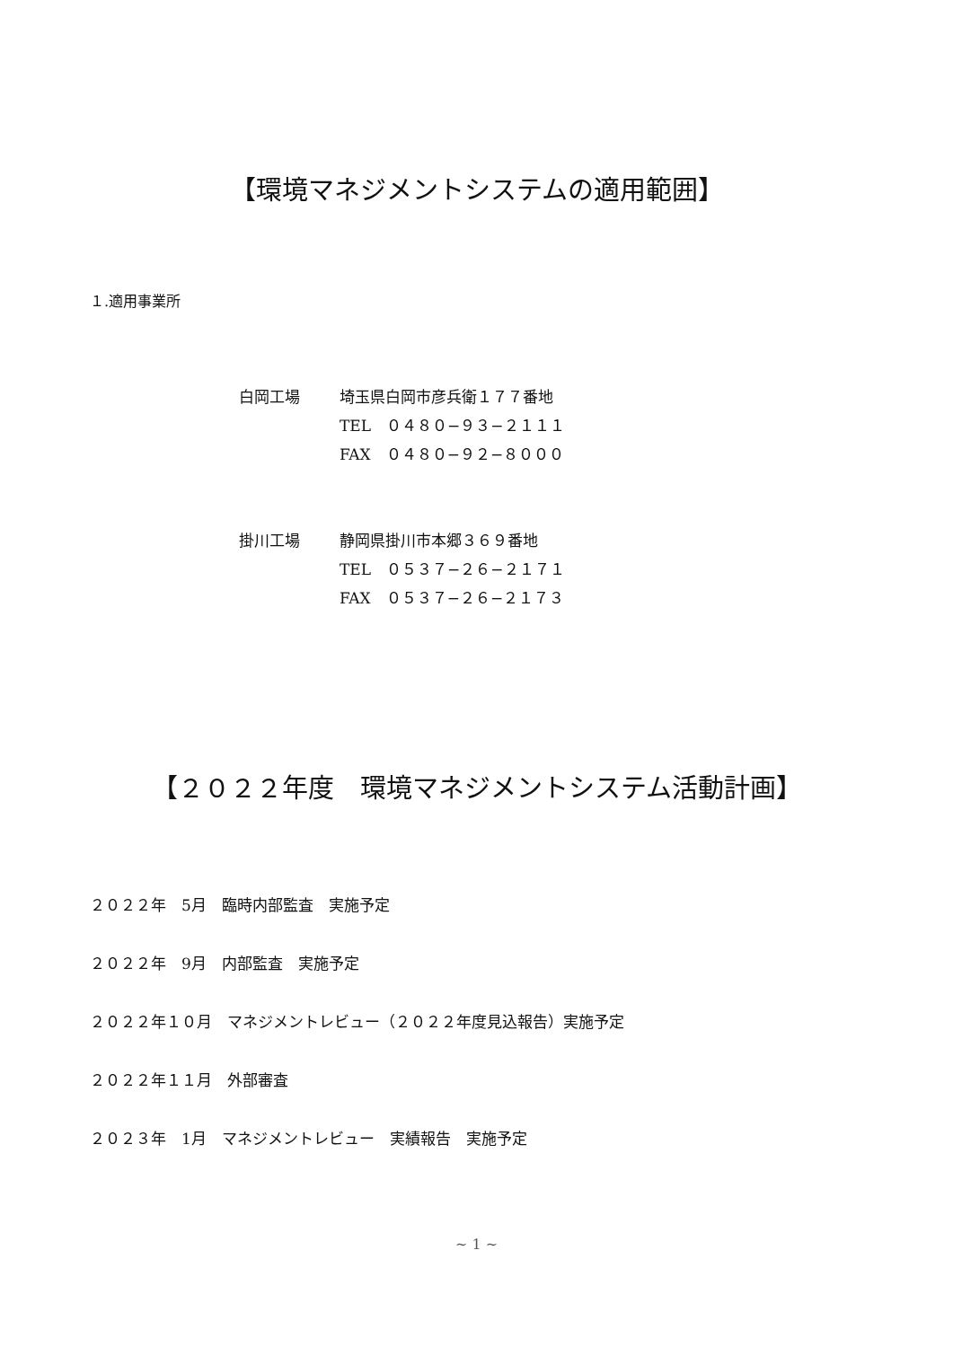【環境マネジメントシステムの適用範囲】
１.適用事業所
白岡工場 埼玉県白岡市彦兵衛１７７番地
TEL　０４８０−９３−２１１１
FAX　０４８０−９２−８０００
掛川工場 静岡県掛川市本郷３６９番地
TEL　０５３７−２６−２１７１
FAX　０５３７−２６−２１７３
【２０２２年度　環境マネジメントシステム活動計画】
２０２２年　5月　臨時内部監査　実施予定
２０２２年　9月　内部監査　実施予定
２０２２年１０月　マネジメントレビュー（２０２２年度見込報告）実施予定
２０２２年１１月　外部審査
２０２３年　1月　マネジメントレビュー　実績報告　実施予定
~ 1 ~